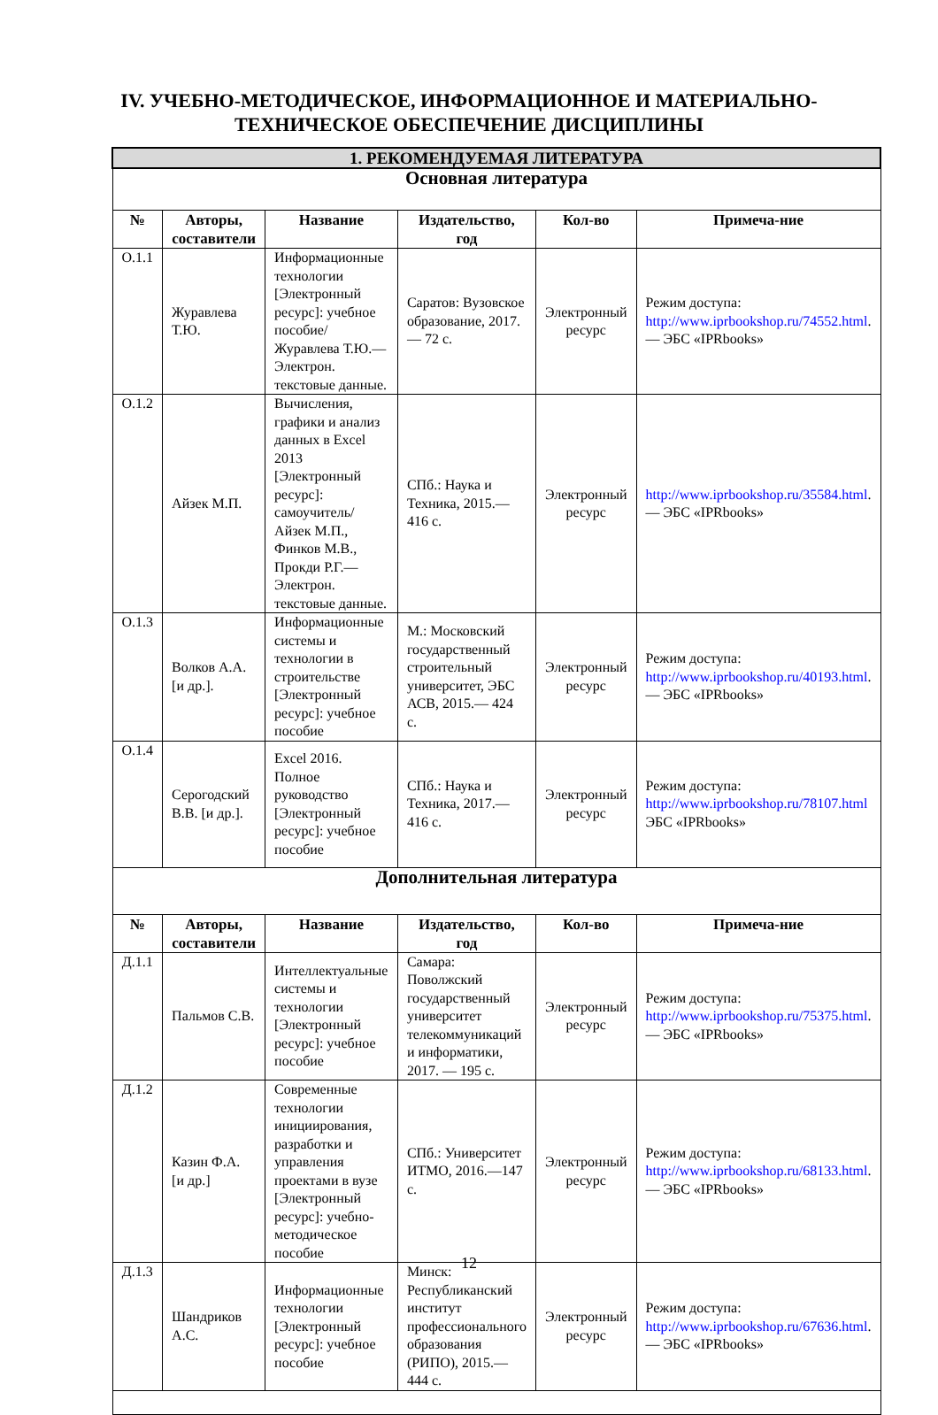IV. УЧЕБНО-МЕТОДИЧЕСКОЕ, ИНФОРМАЦИОННОЕ И МАТЕРИАЛЬНО-
ТЕХНИЧЕСКОЕ ОБЕСПЕЧЕНИЕ ДИСЦИПЛИНЫ
| 1. РЕКОМЕНДУЕМАЯ ЛИТЕРАТУРА | | | | | |
| --- | --- | --- | --- | --- | --- |
| Основная литература | | | | | |
| № | Авторы, составители | Название | Издательство, год | Кол-во | Примеча-ние |
| О.1.1 | Журавлева Т.Ю. | Информационные технологии [Электронный ресурс]: учебное пособие/ Журавлева Т.Ю.— Электрон. текстовые данные. | Саратов: Вузовское образование, 2017. — 72 с. | Электронный ресурс | Режим доступа: http://www.iprbookshop.ru/74552.html . — ЭБС «IPRbooks» |
| О.1.2 | Айзек М.П. | Вычисления, графики и анализ данных в Excel 2013 [Электронный ресурс]: самоучитель/ Айзек М.П., Финков М.В., Прокди Р.Г.— Электрон. текстовые данные. | СПб.: Наука и Техника, 2015.— 416 с. | Электронный ресурс | http://www.iprbookshop.ru/35584.html . — ЭБС «IPRbooks» |
| О.1.3 | Волков А.А. [и др.]. | Информационные системы и технологии в строительстве [Электронный ресурс]: учебное пособие | М.: Московский государственный строительный университет, ЭБС АСВ, 2015.— 424 с. | Электронный ресурс | Режим доступа: http://www.iprbookshop.ru/40193.html . — ЭБС «IPRbooks» |
| О.1.4 | Серогодский В.В. [и др.]. | Excel 2016. Полное руководство [Электронный ресурс]: учебное пособие | СПб.: Наука и Техника, 2017.— 416 с. | Электронный ресурс | Режим доступа: http://www.iprbookshop.ru/78107.html ЭБС «IPRbooks» |
| Дополнительная литература | | | | | |
| № | Авторы, составители | Название | Издательство, год | Кол-во | Примеча-ние |
| Д.1.1 | Пальмов С.В. | Интеллектуальные системы и технологии [Электронный ресурс]: учебное пособие | Самара: Поволжский государственный университет телекоммуникаций и информатики, 2017. — 195 с. | Электронный ресурс | Режим доступа: http://www.iprbookshop.ru/75375.html . — ЭБС «IPRbooks» |
| Д.1.2 | Казин Ф.А. [и др.] | Современные технологии инициирования, разработки и управления проектами в вузе [Электронный ресурс]: учебно-методическое пособие | СПб.: Университет ИТМО, 2016.—147 с. | Электронный ресурс | Режим доступа: http://www.iprbookshop.ru/68133.html . — ЭБС «IPRbooks» |
| Д.1.3 | Шандриков А.С. | Информационные технологии [Электронный ресурс]: учебное пособие | Минск: Республиканский институт профессионального образования (РИПО), 2015.— 444 с. | Электронный ресурс | Режим доступа: http://www.iprbookshop.ru/67636.html . — ЭБС «IPRbooks» |
12